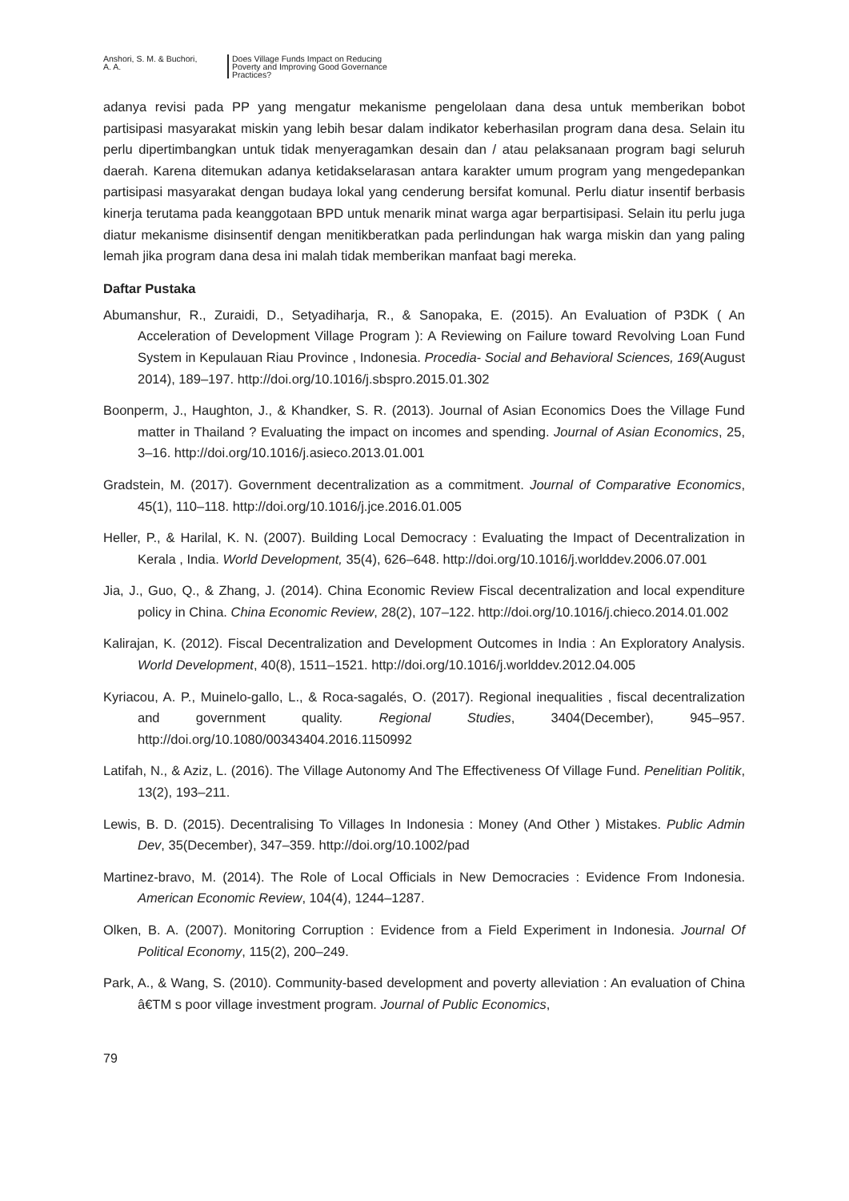Anshori, S. M. & Buchori,
A. A.
Does Village Funds Impact on Reducing
Poverty and Improving Good Governance
Practices?
adanya revisi pada PP yang mengatur mekanisme pengelolaan dana desa untuk memberikan bobot partisipasi masyarakat miskin yang lebih besar dalam indikator keberhasilan program dana desa. Selain itu perlu dipertimbangkan untuk tidak menyeragamkan desain dan / atau pelaksanaan program bagi seluruh daerah. Karena ditemukan adanya ketidakselarasan antara karakter umum program yang mengedepankan partisipasi masyarakat dengan budaya lokal yang cenderung bersifat komunal. Perlu diatur insentif berbasis kinerja terutama pada keanggotaan BPD untuk menarik minat warga agar berpartisipasi. Selain itu perlu juga diatur mekanisme disinsentif dengan menitikberatkan pada perlindungan hak warga miskin dan yang paling lemah jika program dana desa ini malah tidak memberikan manfaat bagi mereka.
Daftar Pustaka
Abumanshur, R., Zuraidi, D., Setyadiharja, R., & Sanopaka, E. (2015). An Evaluation of P3DK ( An Acceleration of Development Village Program ): A Reviewing on Failure toward Revolving Loan Fund System in Kepulauan Riau Province , Indonesia. Procedia- Social and Behavioral Sciences, 169(August 2014), 189–197. http://doi.org/10.1016/j.sbspro.2015.01.302
Boonperm, J., Haughton, J., & Khandker, S. R. (2013). Journal of Asian Economics Does the Village Fund matter in Thailand ? Evaluating the impact on incomes and spending. Journal of Asian Economics, 25, 3–16. http://doi.org/10.1016/j.asieco.2013.01.001
Gradstein, M. (2017). Government decentralization as a commitment. Journal of Comparative Economics, 45(1), 110–118. http://doi.org/10.1016/j.jce.2016.01.005
Heller, P., & Harilal, K. N. (2007). Building Local Democracy : Evaluating the Impact of Decentralization in Kerala , India. World Development, 35(4), 626–648. http://doi.org/10.1016/j.worlddev.2006.07.001
Jia, J., Guo, Q., & Zhang, J. (2014). China Economic Review Fiscal decentralization and local expenditure policy in China. China Economic Review, 28(2), 107–122. http://doi.org/10.1016/j.chieco.2014.01.002
Kalirajan, K. (2012). Fiscal Decentralization and Development Outcomes in India : An Exploratory Analysis. World Development, 40(8), 1511–1521. http://doi.org/10.1016/j.worlddev.2012.04.005
Kyriacou, A. P., Muinelo-gallo, L., & Roca-sagalés, O. (2017). Regional inequalities , fiscal decentralization and government quality. Regional Studies, 3404(December), 945–957. http://doi.org/10.1080/00343404.2016.1150992
Latifah, N., & Aziz, L. (2016). The Village Autonomy And The Effectiveness Of Village Fund. Penelitian Politik, 13(2), 193–211.
Lewis, B. D. (2015). Decentralising To Villages In Indonesia : Money (And Other ) Mistakes. Public Admin Dev, 35(December), 347–359. http://doi.org/10.1002/pad
Martinez-bravo, M. (2014). The Role of Local Officials in New Democracies : Evidence From Indonesia. American Economic Review, 104(4), 1244–1287.
Olken, B. A. (2007). Monitoring Corruption : Evidence from a Field Experiment in Indonesia. Journal Of Political Economy, 115(2), 200–249.
Park, A., & Wang, S. (2010). Community-based development and poverty alleviation : An evaluation of China â€TM s poor village investment program. Journal of Public Economics,
79